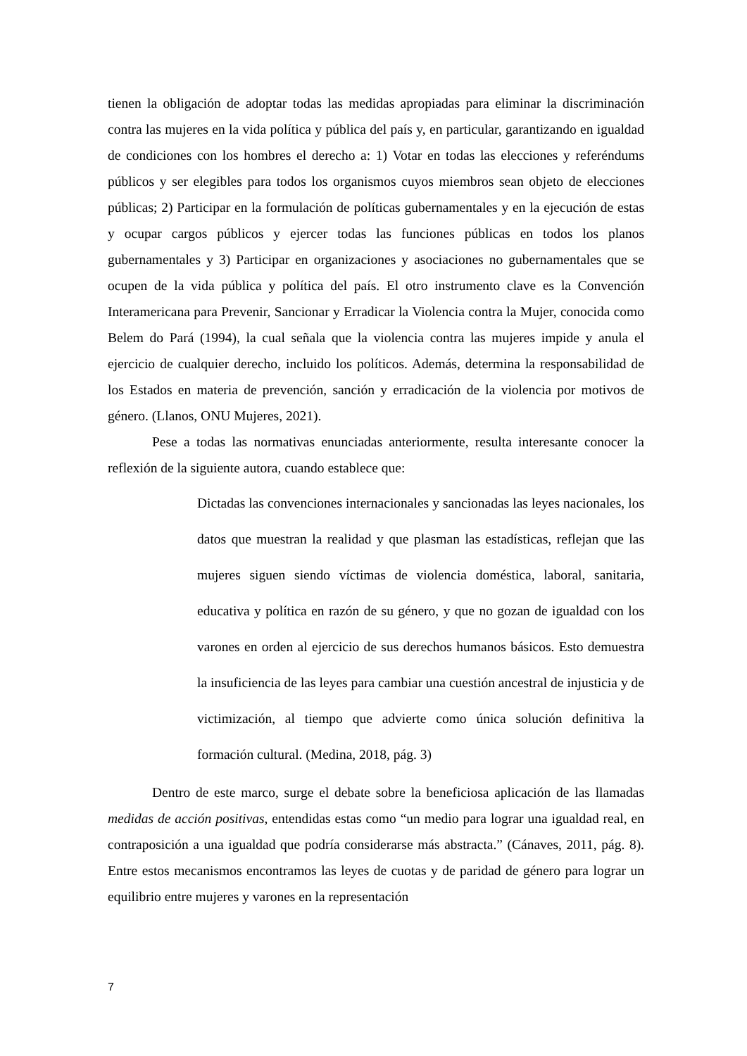tienen la obligación de adoptar todas las medidas apropiadas para eliminar la discriminación contra las mujeres en la vida política y pública del país y, en particular, garantizando en igualdad de condiciones con los hombres el derecho a: 1) Votar en todas las elecciones y referéndums públicos y ser elegibles para todos los organismos cuyos miembros sean objeto de elecciones públicas; 2) Participar en la formulación de políticas gubernamentales y en la ejecución de estas y ocupar cargos públicos y ejercer todas las funciones públicas en todos los planos gubernamentales y 3) Participar en organizaciones y asociaciones no gubernamentales que se ocupen de la vida pública y política del país. El otro instrumento clave es la Convención Interamericana para Prevenir, Sancionar y Erradicar la Violencia contra la Mujer, conocida como Belem do Pará (1994), la cual señala que la violencia contra las mujeres impide y anula el ejercicio de cualquier derecho, incluido los políticos. Además, determina la responsabilidad de los Estados en materia de prevención, sanción y erradicación de la violencia por motivos de género. (Llanos, ONU Mujeres, 2021).
Pese a todas las normativas enunciadas anteriormente, resulta interesante conocer la reflexión de la siguiente autora, cuando establece que:
Dictadas las convenciones internacionales y sancionadas las leyes nacionales, los datos que muestran la realidad y que plasman las estadísticas, reflejan que las mujeres siguen siendo víctimas de violencia doméstica, laboral, sanitaria, educativa y política en razón de su género, y que no gozan de igualdad con los varones en orden al ejercicio de sus derechos humanos básicos. Esto demuestra la insuficiencia de las leyes para cambiar una cuestión ancestral de injusticia y de victimización, al tiempo que advierte como única solución definitiva la formación cultural. (Medina, 2018, pág. 3)
Dentro de este marco, surge el debate sobre la beneficiosa aplicación de las llamadas medidas de acción positivas, entendidas estas como “un medio para lograr una igualdad real, en contraposición a una igualdad que podría considerarse más abstracta.” (Cánaves, 2011, pág. 8). Entre estos mecanismos encontramos las leyes de cuotas y de paridad de género para lograr un equilibrio entre mujeres y varones en la representación
7